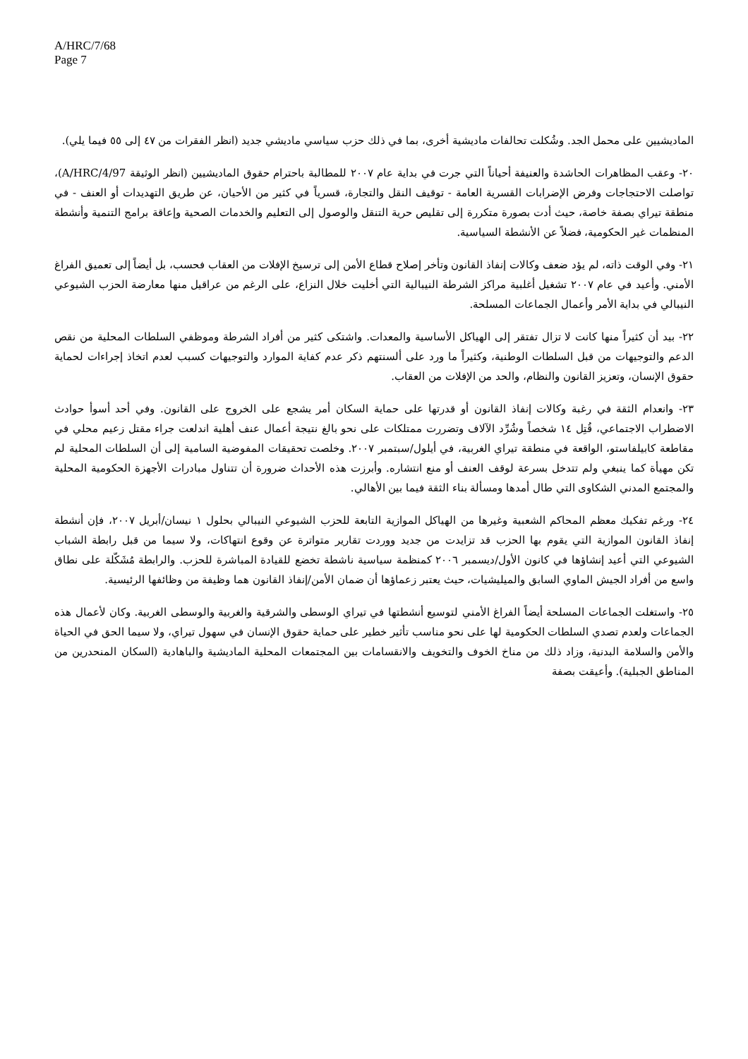A/HRC/7/68
Page 7
الماديشيين على محمل الجد. وشُكلت تحالفات ماديشية أخرى، بما في ذلك حزب سياسي ماديشي جديد (انظر الفقرات من ٤٧ إلى ٥٥ فيما يلي).
٢٠- وعقب المظاهرات الحاشدة والعنيفة أحياناً التي جرت في بداية عام ٢٠٠٧ للمطالبة باحترام حقوق الماديشيين (انظر الوثيقة A/HRC/4/97)، تواصلت الاحتجاجات وفرض الإضرابات القسرية العامة - توقيف النقل والتجارة، قسرياً في كثير من الأحيان، عن طريق التهديدات أو العنف - في منطقة تيراي بصفة خاصة، حيث أدت بصورة متكررة إلى تقليص حرية التنقل والوصول إلى التعليم والخدمات الصحية وإعاقة برامج التنمية وأنشطة المنظمات غير الحكومية، فضلاً عن الأنشطة السياسية.
٢١- وفي الوقت ذاته، لم يؤد ضعف وكالات إنفاذ القانون وتأخر إصلاح قطاع الأمن إلى ترسيخ الإفلات من العقاب فحسب، بل أيضاً إلى تعميق الفراغ الأمني. وأعيد في عام ٢٠٠٧ تشغيل أغلبية مراكز الشرطة النيبالية التي أخليت خلال النزاع، على الرغم من عراقيل منها معارضة الحزب الشيوعي النيبالي في بداية الأمر وأعمال الجماعات المسلحة.
٢٢- بيد أن كثيراً منها كانت لا تزال تفتقر إلى الهياكل الأساسية والمعدات. واشتكى كثير من أفراد الشرطة وموظفي السلطات المحلية من نقص الدعم والتوجيهات من قبل السلطات الوطنية، وكثيراً ما ورد على ألسنتهم ذكر عدم كفاية الموارد والتوجيهات كسبب لعدم اتخاذ إجراءات لحماية حقوق الإنسان، وتعزيز القانون والنظام، والحد من الإفلات من العقاب.
٢٣- وانعدام الثقة في رغبة وكالات إنفاذ القانون أو قدرتها على حماية السكان أمر يشجع على الخروج على القانون. وفي أحد أسوأ حوادث الاضطراب الاجتماعي، قُتِل ١٤ شخصاً وشُرِّد الآلاف وتضررت ممتلكات على نحو بالغ نتيجة أعمال عنف أهلية اندلعت جراء مقتل زعيم محلي في مقاطعة كابيلفاستو، الواقعة في منطقة تيراي الغربية، في أيلول/سبتمبر ٢٠٠٧. وخلصت تحقيقات المفوضية السامية إلى أن السلطات المحلية لم تكن مهيأة كما ينبغي ولم تتدخل بسرعة لوقف العنف أو منع انتشاره. وأبرزت هذه الأحداث ضرورة أن تتناول مبادرات الأجهزة الحكومية المحلية والمجتمع المدني الشكاوى التي طال أمدها ومسألة بناء الثقة فيما بين الأهالي.
٢٤- ورغم تفكيك معظم المحاكم الشعبية وغيرها من الهياكل الموازية التابعة للحزب الشيوعي النيبالي بحلول ١ نيسان/أبريل ٢٠٠٧، فإن أنشطة إنفاذ القانون الموازية التي يقوم بها الحزب قد تزايدت من جديد ووردت تقارير متواترة عن وقوع انتهاكات، ولا سيما من قبل رابطة الشباب الشيوعي التي أعيد إنشاؤها في كانون الأول/ديسمبر ٢٠٠٦ كمنظمة سياسية ناشطة تخضع للقيادة المباشرة للحزب. والرابطة مُشَكّلة على نطاق واسع من أفراد الجيش الماوي السابق والميليشيات، حيث يعتبر زعماؤها أن ضمان الأمن/إنفاذ القانون هما وظيفة من وظائفها الرئيسية.
٢٥- واستغلت الجماعات المسلحة أيضاً الفراغ الأمني لتوسيع أنشطتها في تيراي الوسطى والشرقية والغربية والوسطى الغربية. وكان لأعمال هذه الجماعات ولعدم تصدي السلطات الحكومية لها على نحو مناسب تأثير خطير على حماية حقوق الإنسان في سهول تيراي، ولا سيما الحق في الحياة والأمن والسلامة البدنية، وزاد ذلك من مناخ الخوف والتخويف والانقسامات بين المجتمعات المحلية الماديشية والباهادية (السكان المنحدرين من المناطق الجبلية). وأعيقت بصفة